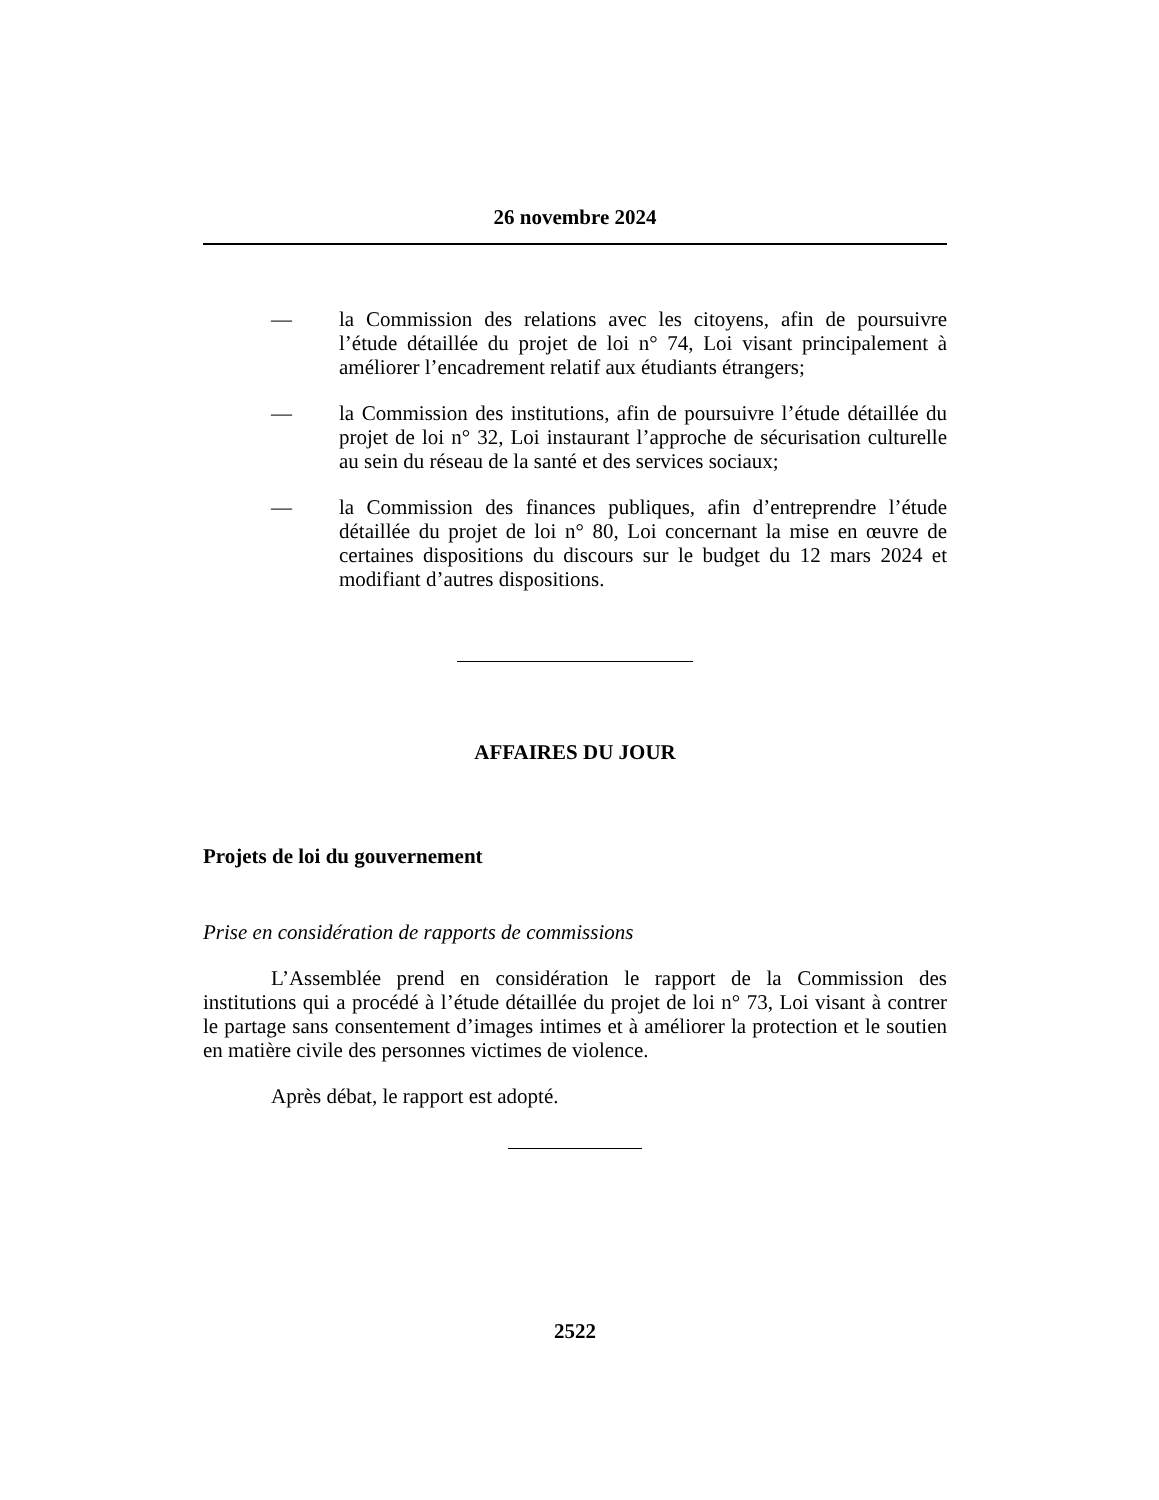26 novembre 2024
— la Commission des relations avec les citoyens, afin de poursuivre l’étude détaillée du projet de loi n° 74, Loi visant principalement à améliorer l’encadrement relatif aux étudiants étrangers;
— la Commission des institutions, afin de poursuivre l’étude détaillée du projet de loi n° 32, Loi instaurant l’approche de sécurisation culturelle au sein du réseau de la santé et des services sociaux;
— la Commission des finances publiques, afin d’entreprendre l’étude détaillée du projet de loi n° 80, Loi concernant la mise en œuvre de certaines dispositions du discours sur le budget du 12 mars 2024 et modifiant d’autres dispositions.
AFFAIRES DU JOUR
Projets de loi du gouvernement
Prise en considération de rapports de commissions
L’Assemblée prend en considération le rapport de la Commission des institutions qui a procédé à l’étude détaillée du projet de loi n° 73, Loi visant à contrer le partage sans consentement d’images intimes et à améliorer la protection et le soutien en matière civile des personnes victimes de violence.
Après débat, le rapport est adopté.
2522